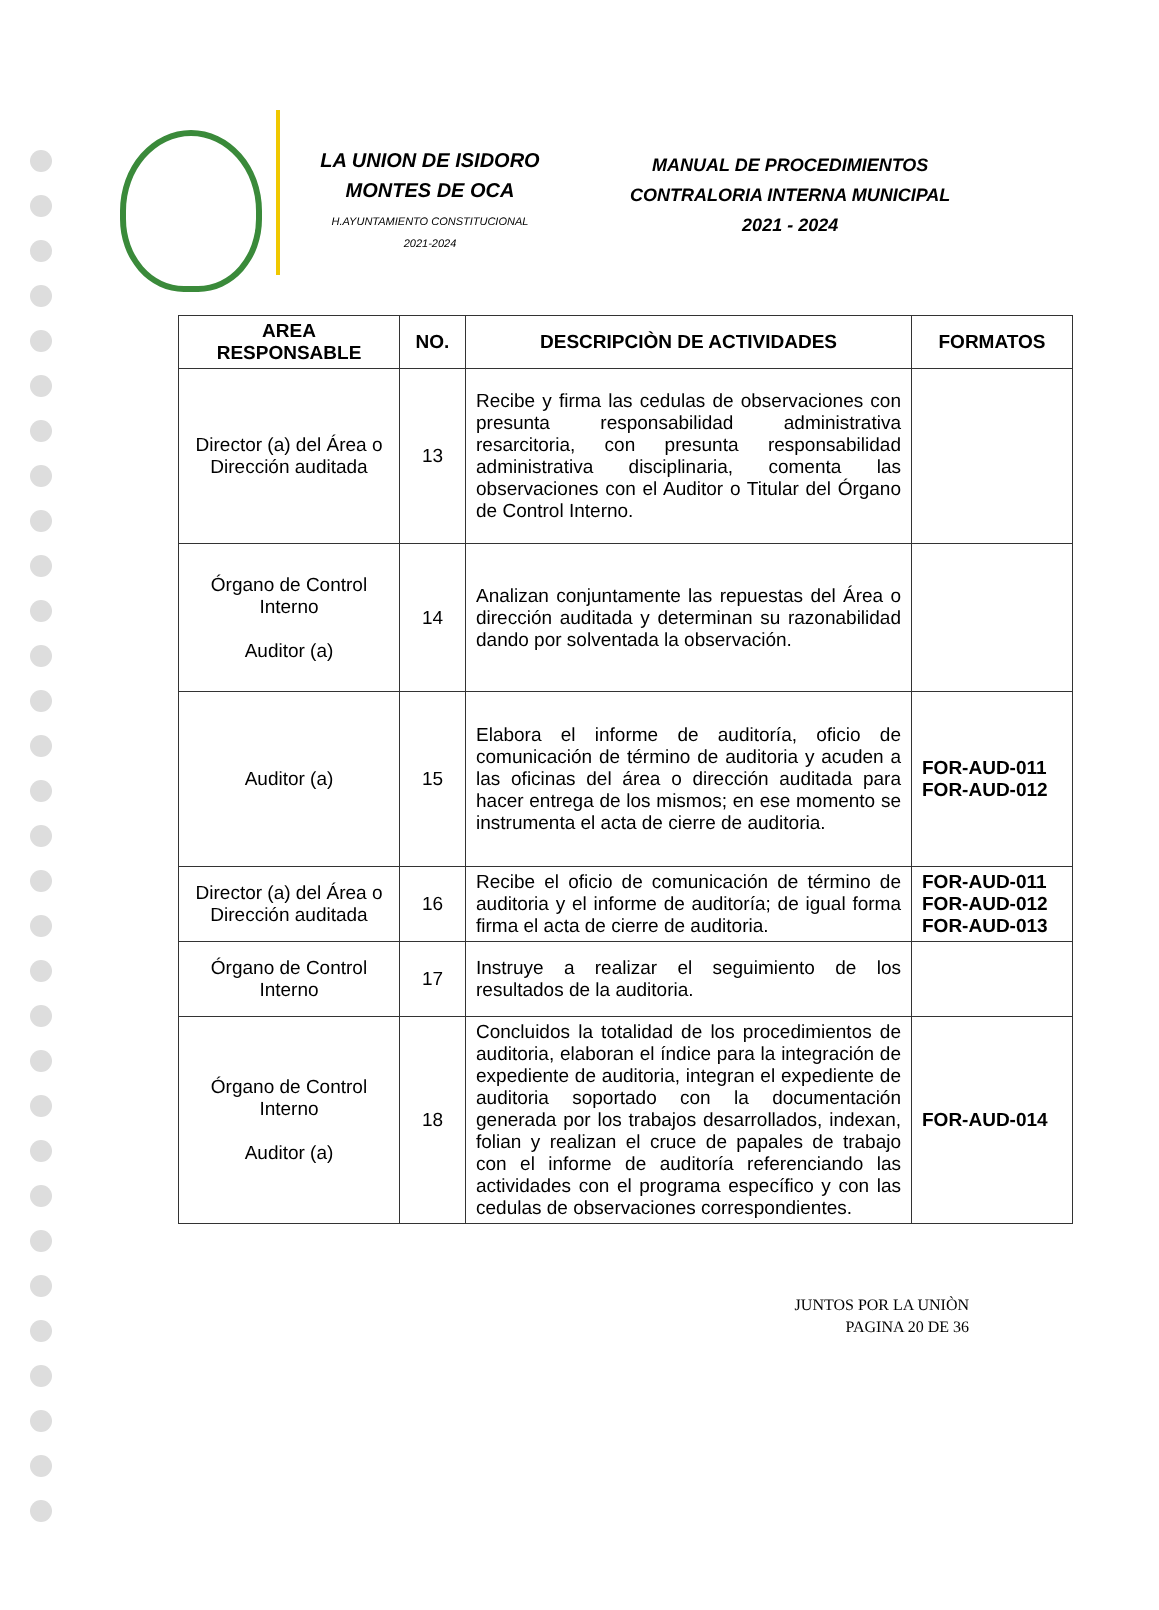LA UNION DE ISIDORO
MONTES DE OCA
H.AYUNTAMIENTO CONSTITUCIONAL
2021-2024
MANUAL DE PROCEDIMIENTOS
CONTRALORIA INTERNA MUNICIPAL
2021 - 2024
| AREA RESPONSABLE | NO. | DESCRIPCIÒN DE ACTIVIDADES | FORMATOS |
| --- | --- | --- | --- |
| Director (a) del Área o Dirección auditada | 13 | Recibe y firma las cedulas de observaciones con presunta responsabilidad administrativa resarcitoria, con presunta responsabilidad administrativa disciplinaria, comenta las observaciones con el Auditor o Titular del Órgano de Control Interno. | |
| Órgano de Control Interno Auditor (a) | 14 | Analizan conjuntamente las repuestas del Área o dirección auditada y determinan su razonabilidad dando por solventada la observación. | |
| Auditor (a) | 15 | Elabora el informe de auditoría, oficio de comunicación de término de auditoria y acuden a las oficinas del área o dirección auditada para hacer entrega de los mismos; en ese momento se instrumenta el acta de cierre de auditoria. | FOR-AUD-011 FOR-AUD-012 |
| Director (a) del Área o Dirección auditada | 16 | Recibe el oficio de comunicación de término de auditoria y el informe de auditoría; de igual forma firma el acta de cierre de auditoria. | FOR-AUD-011 FOR-AUD-012 FOR-AUD-013 |
| Órgano de Control Interno | 17 | Instruye a realizar el seguimiento de los resultados de la auditoria. | |
| Órgano de Control Interno Auditor (a) | 18 | Concluidos la totalidad de los procedimientos de auditoria, elaboran el índice para la integración de expediente de auditoria, integran el expediente de auditoria soportado con la documentación generada por los trabajos desarrollados, indexan, folian y realizan el cruce de papales de trabajo con el informe de auditoría referenciando las actividades con el programa específico y con las cedulas de observaciones correspondientes. | FOR-AUD-014 |
JUNTOS POR LA UNIÒN
PAGINA 20 DE 36